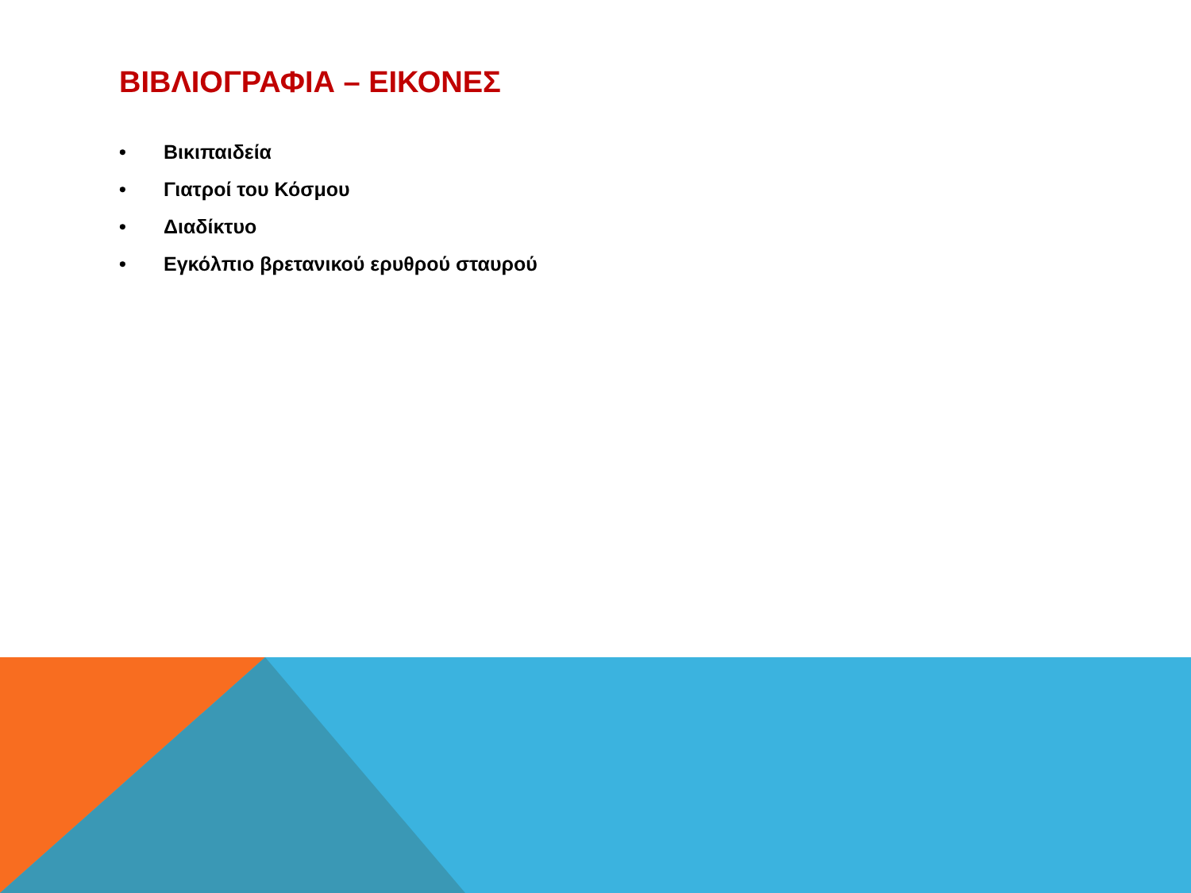ΒΙΒΛΙΟΓΡΑΦΙΑ – ΕΙΚΟΝΕΣ
• Βικιπαιδεία
• Γιατροί του Κόσμου
• Διαδίκτυο
• Εγκόλπιο βρετανικού ερυθρού σταυρού